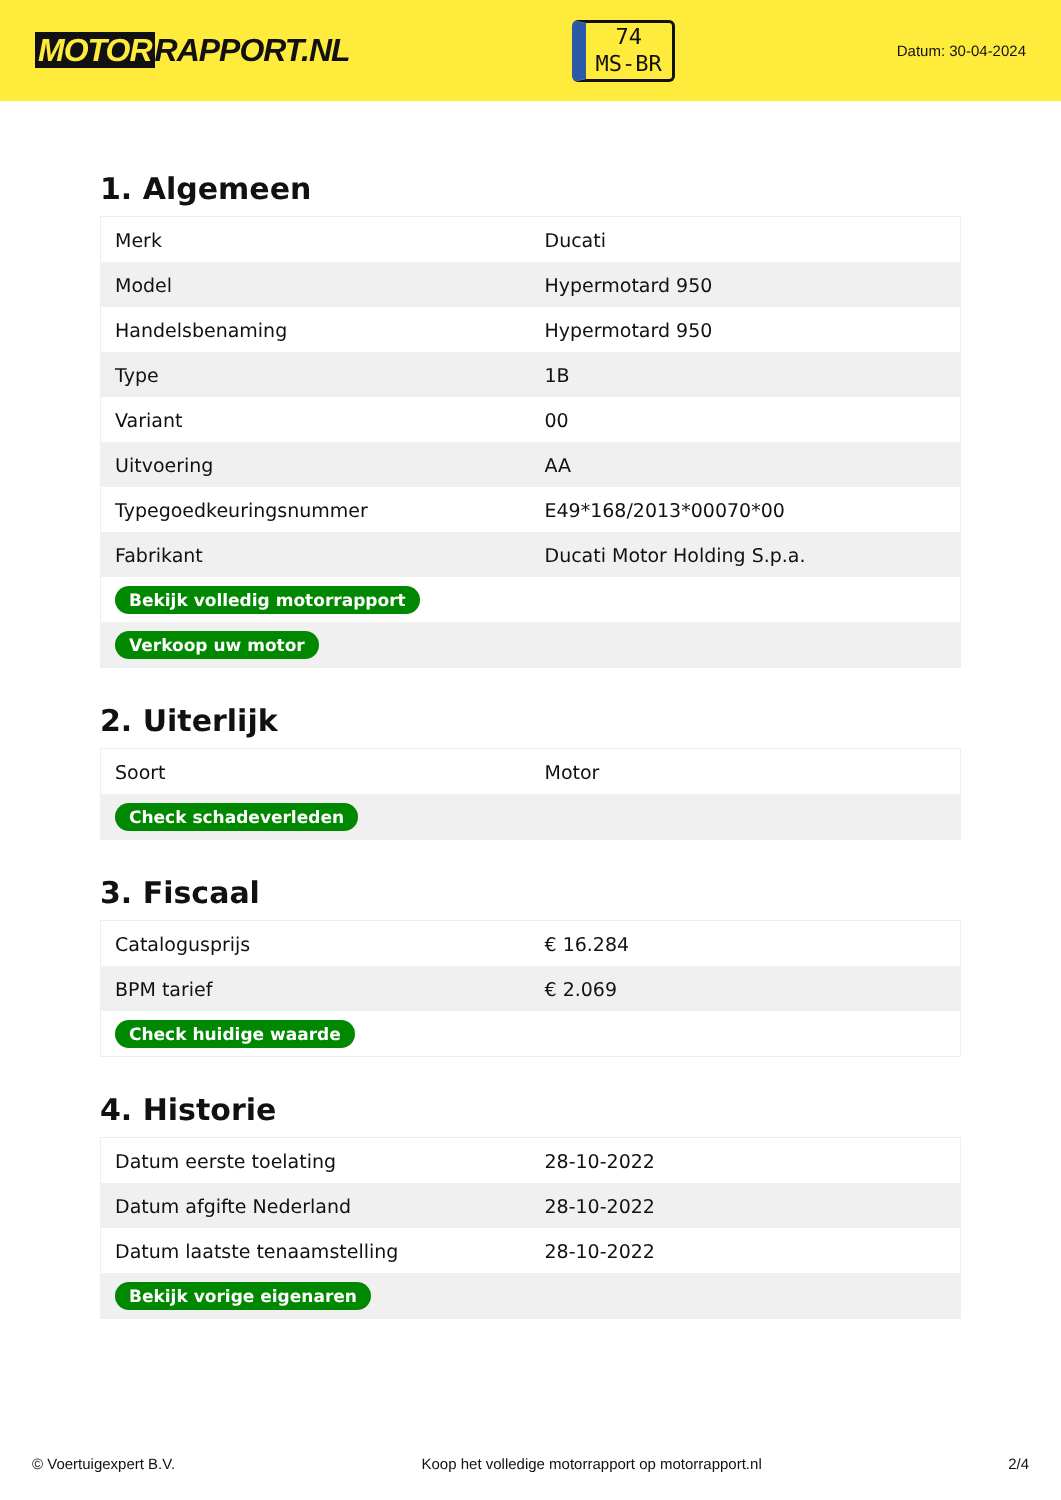MOTOR RAPPORT.NL
74
MS-BR
Datum: 30-04-2024
1. Algemeen
| Merk | Ducati |
| Model | Hypermotard 950 |
| Handelsbenaming | Hypermotard 950 |
| Type | 1B |
| Variant | 00 |
| Uitvoering | AA |
| Typegoedkeuringsnummer | E49*168/2013*00070*00 |
| Fabrikant | Ducati Motor Holding S.p.a. |
| Bekijk volledig motorrapport | |
| Verkoop uw motor | |
2. Uiterlijk
| Soort | Motor |
| Check schadeverleden | |
3. Fiscaal
| Catalogusprijs | € 16.284 |
| BPM tarief | € 2.069 |
| Check huidige waarde | |
4. Historie
| Datum eerste toelating | 28-10-2022 |
| Datum afgifte Nederland | 28-10-2022 |
| Datum laatste tenaamstelling | 28-10-2022 |
| Bekijk vorige eigenaren | |
© Voertuigexpert B.V. Koop het volledige motorrapport op motorrapport.nl 2/4